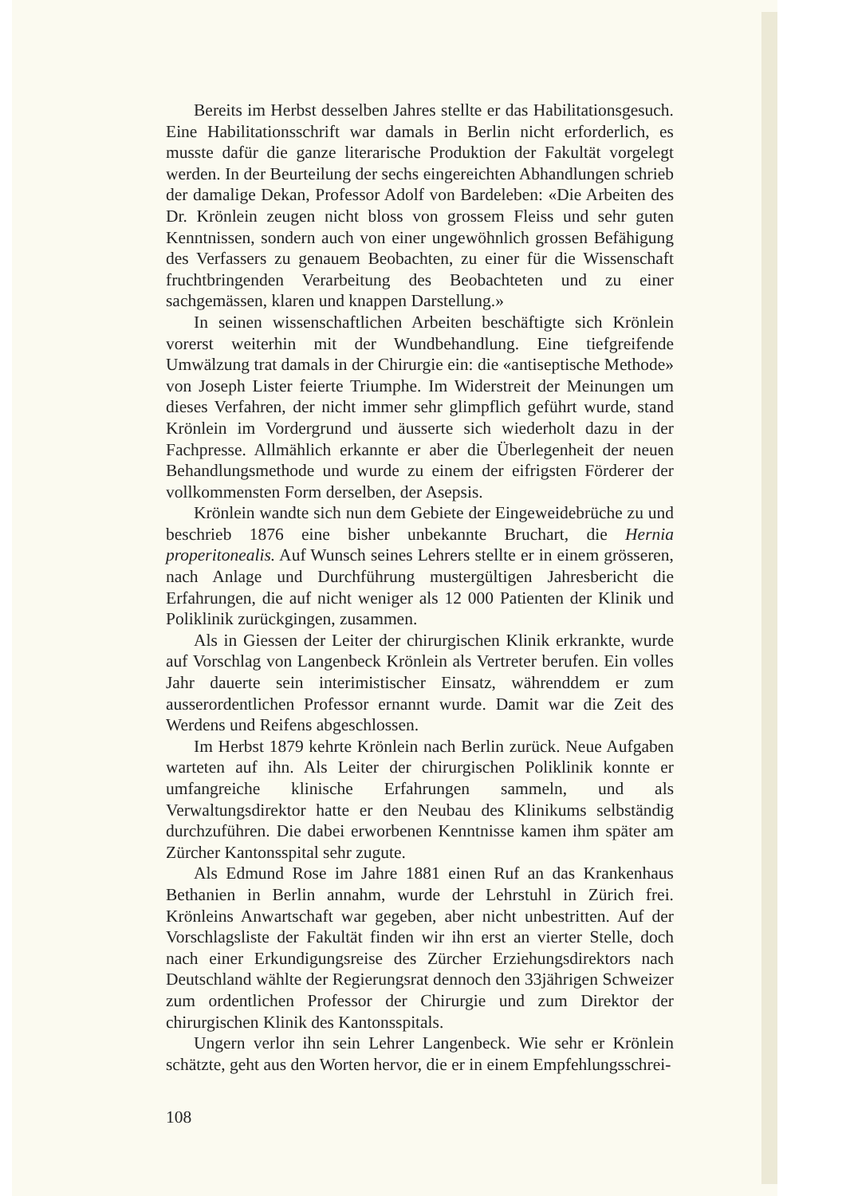Bereits im Herbst desselben Jahres stellte er das Habilitationsgesuch. Eine Habilitationsschrift war damals in Berlin nicht erforderlich, es musste dafür die ganze literarische Produktion der Fakultät vorgelegt werden. In der Beurteilung der sechs eingereichten Abhandlungen schrieb der damalige Dekan, Professor Adolf von Bardeleben: «Die Arbeiten des Dr. Krönlein zeugen nicht bloss von grossem Fleiss und sehr guten Kenntnissen, sondern auch von einer ungewöhnlich grossen Befähigung des Verfassers zu genauem Beobachten, zu einer für die Wissenschaft fruchtbringenden Verarbeitung des Beobachteten und zu einer sachgemässen, klaren und knappen Darstellung.»
In seinen wissenschaftlichen Arbeiten beschäftigte sich Krönlein vorerst weiterhin mit der Wundbehandlung. Eine tiefgreifende Umwälzung trat damals in der Chirurgie ein: die «antiseptische Methode» von Joseph Lister feierte Triumphe. Im Widerstreit der Meinungen um dieses Verfahren, der nicht immer sehr glimpflich geführt wurde, stand Krönlein im Vordergrund und äusserte sich wiederholt dazu in der Fachpresse. Allmählich erkannte er aber die Überlegenheit der neuen Behandlungsmethode und wurde zu einem der eifrigsten Förderer der vollkommensten Form derselben, der Asepsis.
Krönlein wandte sich nun dem Gebiete der Eingeweidebrüche zu und beschrieb 1876 eine bisher unbekannte Bruchart, die Hernia properitonealis. Auf Wunsch seines Lehrers stellte er in einem grösseren, nach Anlage und Durchführung mustergültigen Jahresbericht die Erfahrungen, die auf nicht weniger als 12 000 Patienten der Klinik und Poliklinik zurückgingen, zusammen.
Als in Giessen der Leiter der chirurgischen Klinik erkrankte, wurde auf Vorschlag von Langenbeck Krönlein als Vertreter berufen. Ein volles Jahr dauerte sein interimistischer Einsatz, währenddem er zum ausserordentlichen Professor ernannt wurde. Damit war die Zeit des Werdens und Reifens abgeschlossen.
Im Herbst 1879 kehrte Krönlein nach Berlin zurück. Neue Aufgaben warteten auf ihn. Als Leiter der chirurgischen Poliklinik konnte er umfangreiche klinische Erfahrungen sammeln, und als Verwaltungsdirektor hatte er den Neubau des Klinikums selbständig durchzuführen. Die dabei erworbenen Kenntnisse kamen ihm später am Zürcher Kantonsspital sehr zugute.
Als Edmund Rose im Jahre 1881 einen Ruf an das Krankenhaus Bethanien in Berlin annahm, wurde der Lehrstuhl in Zürich frei. Krönleins Anwartschaft war gegeben, aber nicht unbestritten. Auf der Vorschlagsliste der Fakultät finden wir ihn erst an vierter Stelle, doch nach einer Erkundigungsreise des Zürcher Erziehungsdirektors nach Deutschland wählte der Regierungsrat dennoch den 33jährigen Schweizer zum ordentlichen Professor der Chirurgie und zum Direktor der chirurgischen Klinik des Kantonsspitals.
Ungern verlor ihn sein Lehrer Langenbeck. Wie sehr er Krönlein schätzte, geht aus den Worten hervor, die er in einem Empfehlungsschrei-
108